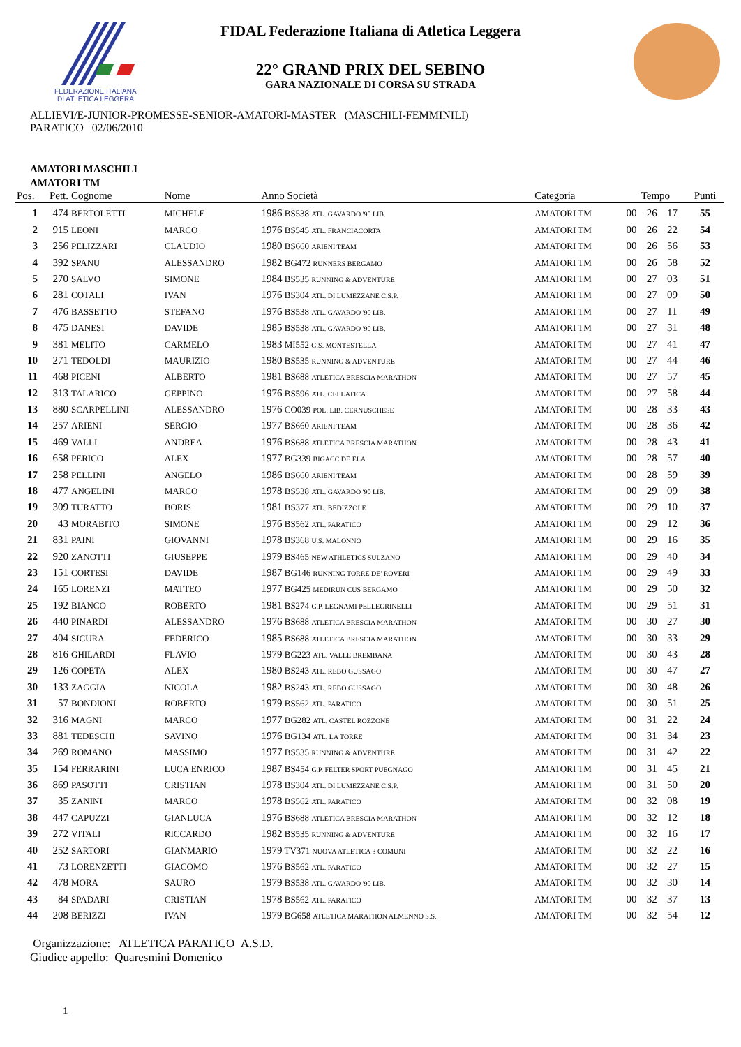FEDERAZIONE ITALIANA
DI ATLETICA LEGGERA
FIDAL Federazione Italiana di Atletica Leggera
22° GRAND PRIX DEL SEBINO
GARA NAZIONALE DI CORSA SU STRADA
ALLIEVI/E-JUNIOR-PROMESSE-SENIOR-AMATORI-MASTER (MASCHILI-FEMMINILI)
PARATICO 02/06/2010
AMATORI MASCHILI
AMATORI TM
| Pos. | Pett. | Cognome | Nome | Anno Società | Categoria | Tempo | | | Punti |
| --- | --- | --- | --- | --- | --- | --- | --- | --- | --- |
| 1 | 474 | BERTOLETTI | MICHELE | 1986 BS538 ATL. GAVARDO '90 LIB. | AMATORI TM | 00 | 26 | 17 | 55 |
| 2 | 915 | LEONI | MARCO | 1976 BS545 ATL. FRANCIACORTA | AMATORI TM | 00 | 26 | 22 | 54 |
| 3 | 256 | PELIZZARI | CLAUDIO | 1980 BS660 ARIENI TEAM | AMATORI TM | 00 | 26 | 56 | 53 |
| 4 | 392 | SPANU | ALESSANDRO | 1982 BG472 RUNNERS BERGAMO | AMATORI TM | 00 | 26 | 58 | 52 |
| 5 | 270 | SALVO | SIMONE | 1984 BS535 RUNNING & ADVENTURE | AMATORI TM | 00 | 27 | 03 | 51 |
| 6 | 281 | COTALI | IVAN | 1976 BS304 ATL. DI LUMEZZANE C.S.P. | AMATORI TM | 00 | 27 | 09 | 50 |
| 7 | 476 | BASSETTO | STEFANO | 1976 BS538 ATL. GAVARDO '90 LIB. | AMATORI TM | 00 | 27 | 11 | 49 |
| 8 | 475 | DANESI | DAVIDE | 1985 BS538 ATL. GAVARDO '90 LIB. | AMATORI TM | 00 | 27 | 31 | 48 |
| 9 | 381 | MELITO | CARMELO | 1983 MI552 G.S. MONTESTELLA | AMATORI TM | 00 | 27 | 41 | 47 |
| 10 | 271 | TEDOLDI | MAURIZIO | 1980 BS535 RUNNING & ADVENTURE | AMATORI TM | 00 | 27 | 44 | 46 |
| 11 | 468 | PICENI | ALBERTO | 1981 BS688 ATLETICA BRESCIA MARATHON | AMATORI TM | 00 | 27 | 57 | 45 |
| 12 | 313 | TALARICO | GEPPINO | 1976 BS596 ATL. CELLATICA | AMATORI TM | 00 | 27 | 58 | 44 |
| 13 | 880 | SCARPELLINI | ALESSANDRO | 1976 CO039 POL. LIB. CERNUSCHESE | AMATORI TM | 00 | 28 | 33 | 43 |
| 14 | 257 | ARIENI | SERGIO | 1977 BS660 ARIENI TEAM | AMATORI TM | 00 | 28 | 36 | 42 |
| 15 | 469 | VALLI | ANDREA | 1976 BS688 ATLETICA BRESCIA MARATHON | AMATORI TM | 00 | 28 | 43 | 41 |
| 16 | 658 | PERICO | ALEX | 1977 BG339 BIGACC DE ELA | AMATORI TM | 00 | 28 | 57 | 40 |
| 17 | 258 | PELLINI | ANGELO | 1986 BS660 ARIENI TEAM | AMATORI TM | 00 | 28 | 59 | 39 |
| 18 | 477 | ANGELINI | MARCO | 1978 BS538 ATL. GAVARDO '90 LIB. | AMATORI TM | 00 | 29 | 09 | 38 |
| 19 | 309 | TURATTO | BORIS | 1981 BS377 ATL. BEDIZZOLE | AMATORI TM | 00 | 29 | 10 | 37 |
| 20 | 43 | MORABITO | SIMONE | 1976 BS562 ATL. PARATICO | AMATORI TM | 00 | 29 | 12 | 36 |
| 21 | 831 | PAINI | GIOVANNI | 1978 BS368 U.S. MALONNO | AMATORI TM | 00 | 29 | 16 | 35 |
| 22 | 920 | ZANOTTI | GIUSEPPE | 1979 BS465 NEW ATHLETICS SULZANO | AMATORI TM | 00 | 29 | 40 | 34 |
| 23 | 151 | CORTESI | DAVIDE | 1987 BG146 RUNNING TORRE DE' ROVERI | AMATORI TM | 00 | 29 | 49 | 33 |
| 24 | 165 | LORENZI | MATTEO | 1977 BG425 MEDIRUN CUS BERGAMO | AMATORI TM | 00 | 29 | 50 | 32 |
| 25 | 192 | BIANCO | ROBERTO | 1981 BS274 G.P. LEGNAMI PELLEGRINELLI | AMATORI TM | 00 | 29 | 51 | 31 |
| 26 | 440 | PINARDI | ALESSANDRO | 1976 BS688 ATLETICA BRESCIA MARATHON | AMATORI TM | 00 | 30 | 27 | 30 |
| 27 | 404 | SICURA | FEDERICO | 1985 BS688 ATLETICA BRESCIA MARATHON | AMATORI TM | 00 | 30 | 33 | 29 |
| 28 | 816 | GHILARDI | FLAVIO | 1979 BG223 ATL. VALLE BREMBANA | AMATORI TM | 00 | 30 | 43 | 28 |
| 29 | 126 | COPETA | ALEX | 1980 BS243 ATL. REBO GUSSAGO | AMATORI TM | 00 | 30 | 47 | 27 |
| 30 | 133 | ZAGGIA | NICOLA | 1982 BS243 ATL. REBO GUSSAGO | AMATORI TM | 00 | 30 | 48 | 26 |
| 31 | 57 | BONDIONI | ROBERTO | 1979 BS562 ATL. PARATICO | AMATORI TM | 00 | 30 | 51 | 25 |
| 32 | 316 | MAGNI | MARCO | 1977 BG282 ATL. CASTEL ROZZONE | AMATORI TM | 00 | 31 | 22 | 24 |
| 33 | 881 | TEDESCHI | SAVINO | 1976 BG134 ATL. LA TORRE | AMATORI TM | 00 | 31 | 34 | 23 |
| 34 | 269 | ROMANO | MASSIMO | 1977 BS535 RUNNING & ADVENTURE | AMATORI TM | 00 | 31 | 42 | 22 |
| 35 | 154 | FERRARINI | LUCA ENRICO | 1987 BS454 G.P. FELTER SPORT PUEGNAGO | AMATORI TM | 00 | 31 | 45 | 21 |
| 36 | 869 | PASOTTI | CRISTIAN | 1978 BS304 ATL. DI LUMEZZANE C.S.P. | AMATORI TM | 00 | 31 | 50 | 20 |
| 37 | 35 | ZANINI | MARCO | 1978 BS562 ATL. PARATICO | AMATORI TM | 00 | 32 | 08 | 19 |
| 38 | 447 | CAPUZZI | GIANLUCA | 1976 BS688 ATLETICA BRESCIA MARATHON | AMATORI TM | 00 | 32 | 12 | 18 |
| 39 | 272 | VITALI | RICCARDO | 1982 BS535 RUNNING & ADVENTURE | AMATORI TM | 00 | 32 | 16 | 17 |
| 40 | 252 | SARTORI | GIANMARIO | 1979 TV371 NUOVA ATLETICA 3 COMUNI | AMATORI TM | 00 | 32 | 22 | 16 |
| 41 | 73 | LORENZETTI | GIACOMO | 1976 BS562 ATL. PARATICO | AMATORI TM | 00 | 32 | 27 | 15 |
| 42 | 478 | MORA | SAURO | 1979 BS538 ATL. GAVARDO '90 LIB. | AMATORI TM | 00 | 32 | 30 | 14 |
| 43 | 84 | SPADARI | CRISTIAN | 1978 BS562 ATL. PARATICO | AMATORI TM | 00 | 32 | 37 | 13 |
| 44 | 208 | BERIZZI | IVAN | 1979 BG658 ATLETICA MARATHON ALMENNO S.S. | AMATORI TM | 00 | 32 | 54 | 12 |
Organizzazione: ATLETICA PARATICO A.S.D.
Giudice appello: Quaresmini Domenico
1